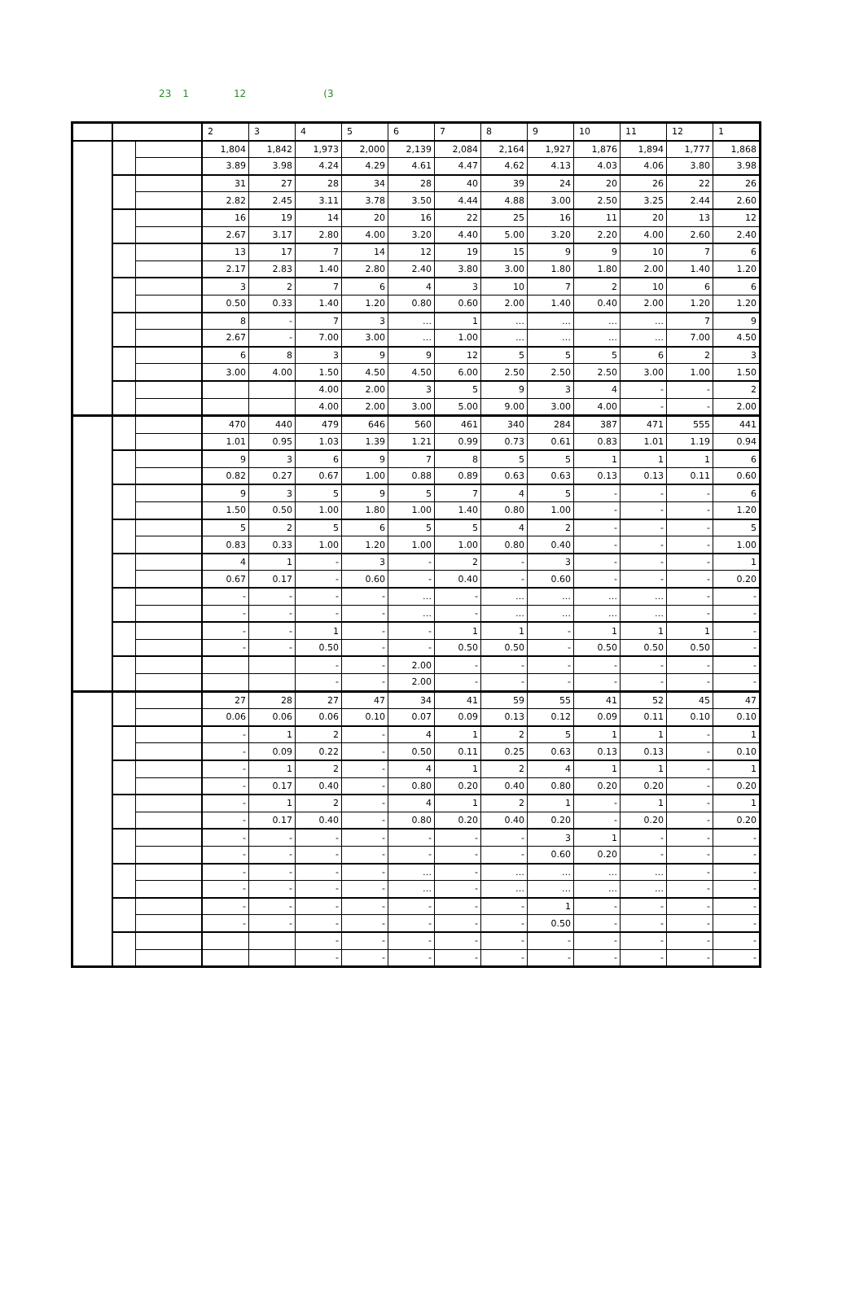23 1 12 (3
| | | | 2 | 3 | 4 | 5 | 6 | 7 | 8 | 9 | 10 | 11 | 12 | 1 |
| --- | --- | --- | --- | --- | --- | --- | --- | --- | --- | --- | --- | --- | --- | --- |
| | | | 1,804 | 1,842 | 1,973 | 2,000 | 2,139 | 2,084 | 2,164 | 1,927 | 1,876 | 1,894 | 1,777 | 1,868 |
| | | | 3.89 | 3.98 | 4.24 | 4.29 | 4.61 | 4.47 | 4.62 | 4.13 | 4.03 | 4.06 | 3.80 | 3.98 |
| | | | 31 | 27 | 28 | 34 | 28 | 40 | 39 | 24 | 20 | 26 | 22 | 26 |
| | | | 2.82 | 2.45 | 3.11 | 3.78 | 3.50 | 4.44 | 4.88 | 3.00 | 2.50 | 3.25 | 2.44 | 2.60 |
| | | | 16 | 19 | 14 | 20 | 16 | 22 | 25 | 16 | 11 | 20 | 13 | 12 |
| | | | 2.67 | 3.17 | 2.80 | 4.00 | 3.20 | 4.40 | 5.00 | 3.20 | 2.20 | 4.00 | 2.60 | 2.40 |
| | | | 13 | 17 | 7 | 14 | 12 | 19 | 15 | 9 | 9 | 10 | 7 | 6 |
| | | | 2.17 | 2.83 | 1.40 | 2.80 | 2.40 | 3.80 | 3.00 | 1.80 | 1.80 | 2.00 | 1.40 | 1.20 |
| | | | 3 | 2 | 7 | 6 | 4 | 3 | 10 | 7 | 2 | 10 | 6 | 6 |
| | | | 0.50 | 0.33 | 1.40 | 1.20 | 0.80 | 0.60 | 2.00 | 1.40 | 0.40 | 2.00 | 1.20 | 1.20 |
| | | | 8 | - | 7 | 3 | … | 1 | … | … | … | … | 7 | 9 |
| | | | 2.67 | - | 7.00 | 3.00 | … | 1.00 | … | … | … | … | 7.00 | 4.50 |
| | | | 6 | 8 | 3 | 9 | 9 | 12 | 5 | 5 | 5 | 6 | 2 | 3 |
| | | | 3.00 | 4.00 | 1.50 | 4.50 | 4.50 | 6.00 | 2.50 | 2.50 | 2.50 | 3.00 | 1.00 | 1.50 |
| | | | | | 4.00 | 2.00 | 3 | 5 | 9 | 3 | 4 | - | - | 2 |
| | | | | | 4.00 | 2.00 | 3.00 | 5.00 | 9.00 | 3.00 | 4.00 | - | - | 2.00 |
| | | | 470 | 440 | 479 | 646 | 560 | 461 | 340 | 284 | 387 | 471 | 555 | 441 |
| | | | 1.01 | 0.95 | 1.03 | 1.39 | 1.21 | 0.99 | 0.73 | 0.61 | 0.83 | 1.01 | 1.19 | 0.94 |
| | | | 9 | 3 | 6 | 9 | 7 | 8 | 5 | 5 | 1 | 1 | 1 | 6 |
| | | | 0.82 | 0.27 | 0.67 | 1.00 | 0.88 | 0.89 | 0.63 | 0.63 | 0.13 | 0.13 | 0.11 | 0.60 |
| | | | 9 | 3 | 5 | 9 | 5 | 7 | 4 | 5 | - | - | - | 6 |
| | | | 1.50 | 0.50 | 1.00 | 1.80 | 1.00 | 1.40 | 0.80 | 1.00 | - | - | - | 1.20 |
| | | | 5 | 2 | 5 | 6 | 5 | 5 | 4 | 2 | - | - | - | 5 |
| | | | 0.83 | 0.33 | 1.00 | 1.20 | 1.00 | 1.00 | 0.80 | 0.40 | - | - | - | 1.00 |
| | | | 4 | 1 | - | 3 | - | 2 | - | 3 | - | - | - | 1 |
| | | | 0.67 | 0.17 | - | 0.60 | - | 0.40 | - | 0.60 | - | - | - | 0.20 |
| | | | - | - | - | - | … | - | … | … | … | … | - | - |
| | | | - | - | - | - | … | - | … | … | … | … | - | - |
| | | | - | - | 1 | - | - | 1 | 1 | - | 1 | 1 | 1 | - |
| | | | - | - | 0.50 | - | - | 0.50 | 0.50 | - | 0.50 | 0.50 | 0.50 | - |
| | | | | | - | - | 2.00 | - | - | - | - | - | - | - |
| | | | | | - | - | 2.00 | - | - | - | - | - | - | - |
| | | | 27 | 28 | 27 | 47 | 34 | 41 | 59 | 55 | 41 | 52 | 45 | 47 |
| | | | 0.06 | 0.06 | 0.06 | 0.10 | 0.07 | 0.09 | 0.13 | 0.12 | 0.09 | 0.11 | 0.10 | 0.10 |
| | | | - | 1 | 2 | - | 4 | 1 | 2 | 5 | 1 | 1 | - | 1 |
| | | | - | 0.09 | 0.22 | - | 0.50 | 0.11 | 0.25 | 0.63 | 0.13 | 0.13 | - | 0.10 |
| | | | - | 1 | 2 | - | 4 | 1 | 2 | 4 | 1 | 1 | - | 1 |
| | | | - | 0.17 | 0.40 | - | 0.80 | 0.20 | 0.40 | 0.80 | 0.20 | 0.20 | - | 0.20 |
| | | | - | 1 | 2 | - | 4 | 1 | 2 | 1 | - | 1 | - | 1 |
| | | | - | 0.17 | 0.40 | - | 0.80 | 0.20 | 0.40 | 0.20 | - | 0.20 | - | 0.20 |
| | | | - | - | - | - | - | - | - | 3 | 1 | - | - | - |
| | | | - | - | - | - | - | - | - | 0.60 | 0.20 | - | - | - |
| | | | - | - | - | - | … | - | … | … | … | … | - | - |
| | | | - | - | - | - | … | - | … | … | … | … | - | - |
| | | | - | - | - | - | - | - | - | 1 | - | - | - | - |
| | | | - | - | - | - | - | - | - | 0.50 | - | - | - | - |
| | | | | | - | - | - | - | - | - | - | - | - | - |
| | | | | | - | - | - | - | - | - | - | - | - | - |